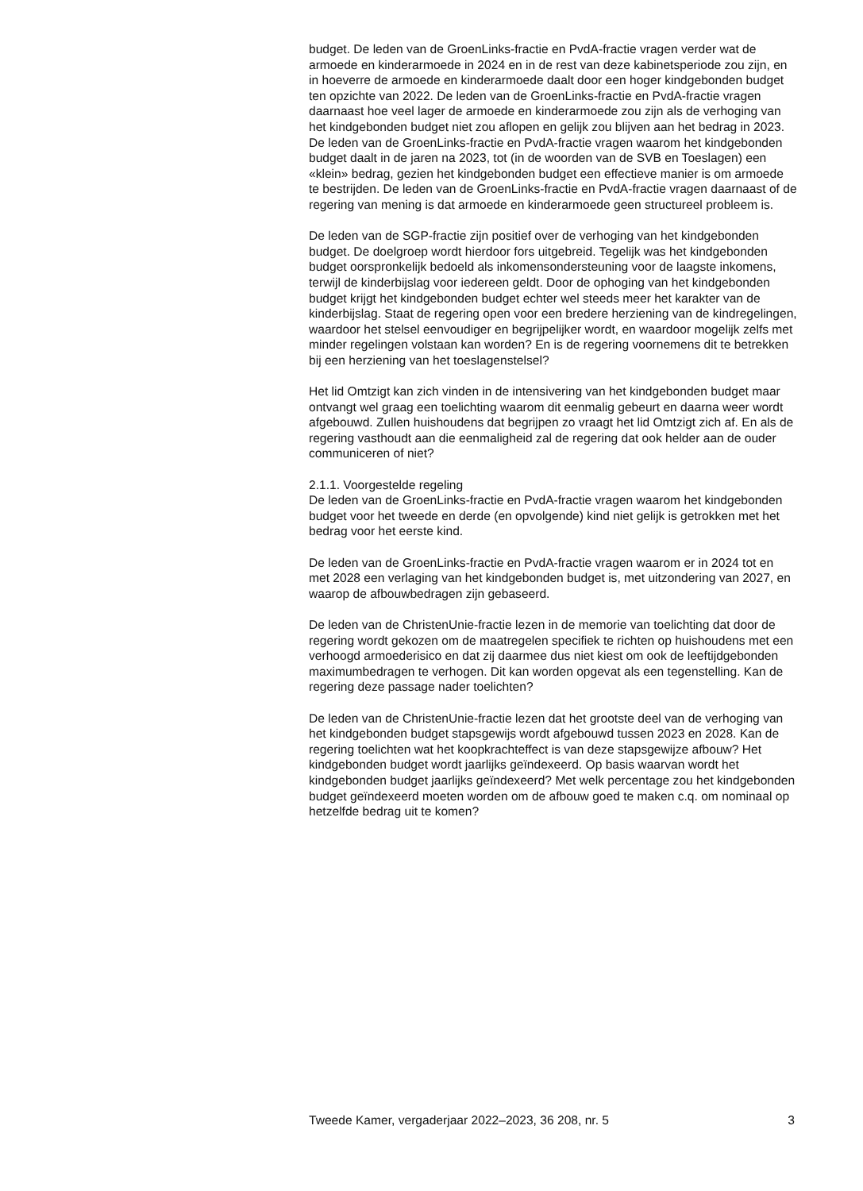budget. De leden van de GroenLinks-fractie en PvdA-fractie vragen verder wat de armoede en kinderarmoede in 2024 en in de rest van deze kabinetsperiode zou zijn, en in hoeverre de armoede en kinderarmoede daalt door een hoger kindgebonden budget ten opzichte van 2022. De leden van de GroenLinks-fractie en PvdA-fractie vragen daarnaast hoe veel lager de armoede en kinderarmoede zou zijn als de verhoging van het kindgebonden budget niet zou aflopen en gelijk zou blijven aan het bedrag in 2023. De leden van de GroenLinks-fractie en PvdA-fractie vragen waarom het kindgebonden budget daalt in de jaren na 2023, tot (in de woorden van de SVB en Toeslagen) een «klein» bedrag, gezien het kindgebonden budget een effectieve manier is om armoede te bestrijden. De leden van de GroenLinks-fractie en PvdA-fractie vragen daarnaast of de regering van mening is dat armoede en kinderarmoede geen structureel probleem is.
De leden van de SGP-fractie zijn positief over de verhoging van het kindgebonden budget. De doelgroep wordt hierdoor fors uitgebreid. Tegelijk was het kindgebonden budget oorspronkelijk bedoeld als inkomensondersteuning voor de laagste inkomens, terwijl de kinderbijslag voor iedereen geldt. Door de ophoging van het kindgebonden budget krijgt het kindgebonden budget echter wel steeds meer het karakter van de kinderbijslag. Staat de regering open voor een bredere herziening van de kindregelingen, waardoor het stelsel eenvoudiger en begrijpelijker wordt, en waardoor mogelijk zelfs met minder regelingen volstaan kan worden? En is de regering voornemens dit te betrekken bij een herziening van het toeslagenstelsel?
Het lid Omtzigt kan zich vinden in de intensivering van het kindgebonden budget maar ontvangt wel graag een toelichting waarom dit eenmalig gebeurt en daarna weer wordt afgebouwd. Zullen huishoudens dat begrijpen zo vraagt het lid Omtzigt zich af. En als de regering vasthoudt aan die eenmaligheid zal de regering dat ook helder aan de ouder communiceren of niet?
2.1.1. Voorgestelde regeling
De leden van de GroenLinks-fractie en PvdA-fractie vragen waarom het kindgebonden budget voor het tweede en derde (en opvolgende) kind niet gelijk is getrokken met het bedrag voor het eerste kind.
De leden van de GroenLinks-fractie en PvdA-fractie vragen waarom er in 2024 tot en met 2028 een verlaging van het kindgebonden budget is, met uitzondering van 2027, en waarop de afbouwbedragen zijn gebaseerd.
De leden van de ChristenUnie-fractie lezen in de memorie van toelichting dat door de regering wordt gekozen om de maatregelen specifiek te richten op huishoudens met een verhoogd armoederisico en dat zij daarmee dus niet kiest om ook de leeftijdgebonden maximumbedragen te verhogen. Dit kan worden opgevat als een tegenstelling. Kan de regering deze passage nader toelichten?
De leden van de ChristenUnie-fractie lezen dat het grootste deel van de verhoging van het kindgebonden budget stapsgewijs wordt afgebouwd tussen 2023 en 2028. Kan de regering toelichten wat het koopkrachteffect is van deze stapsgewijze afbouw? Het kindgebonden budget wordt jaarlijks geïndexeerd. Op basis waarvan wordt het kindgebonden budget jaarlijks geïndexeerd? Met welk percentage zou het kindgebonden budget geïndexeerd moeten worden om de afbouw goed te maken c.q. om nominaal op hetzelfde bedrag uit te komen?
Tweede Kamer, vergaderjaar 2022–2023, 36 208, nr. 5 3